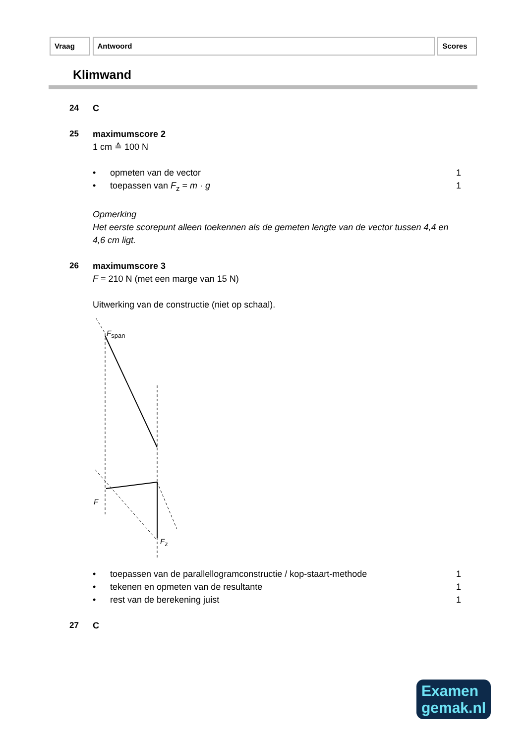Vraag Antwoord Scores
Klimwand
24 C
25 maximumscore 2
1 cm ≙ 100 N
• opmeten van de vector 1
• toepassen van F<sub>z</sub> = m · g 1
Opmerking
Het eerste scorepunt alleen toekennen als de gemeten lengte van de vector tussen 4,4 en 4,6 cm ligt.
26 maximumscore 3
F = 210 N (met een marge van 15 N)
Uitwerking van de constructie (niet op schaal).
Fspan
F
Fz
• toepassen van de parallellogramconstructie / kop-staart-methode 1
• tekenen en opmeten van de resultante 1
• rest van de berekening juist 1
27 C
Examen
gemak.nl